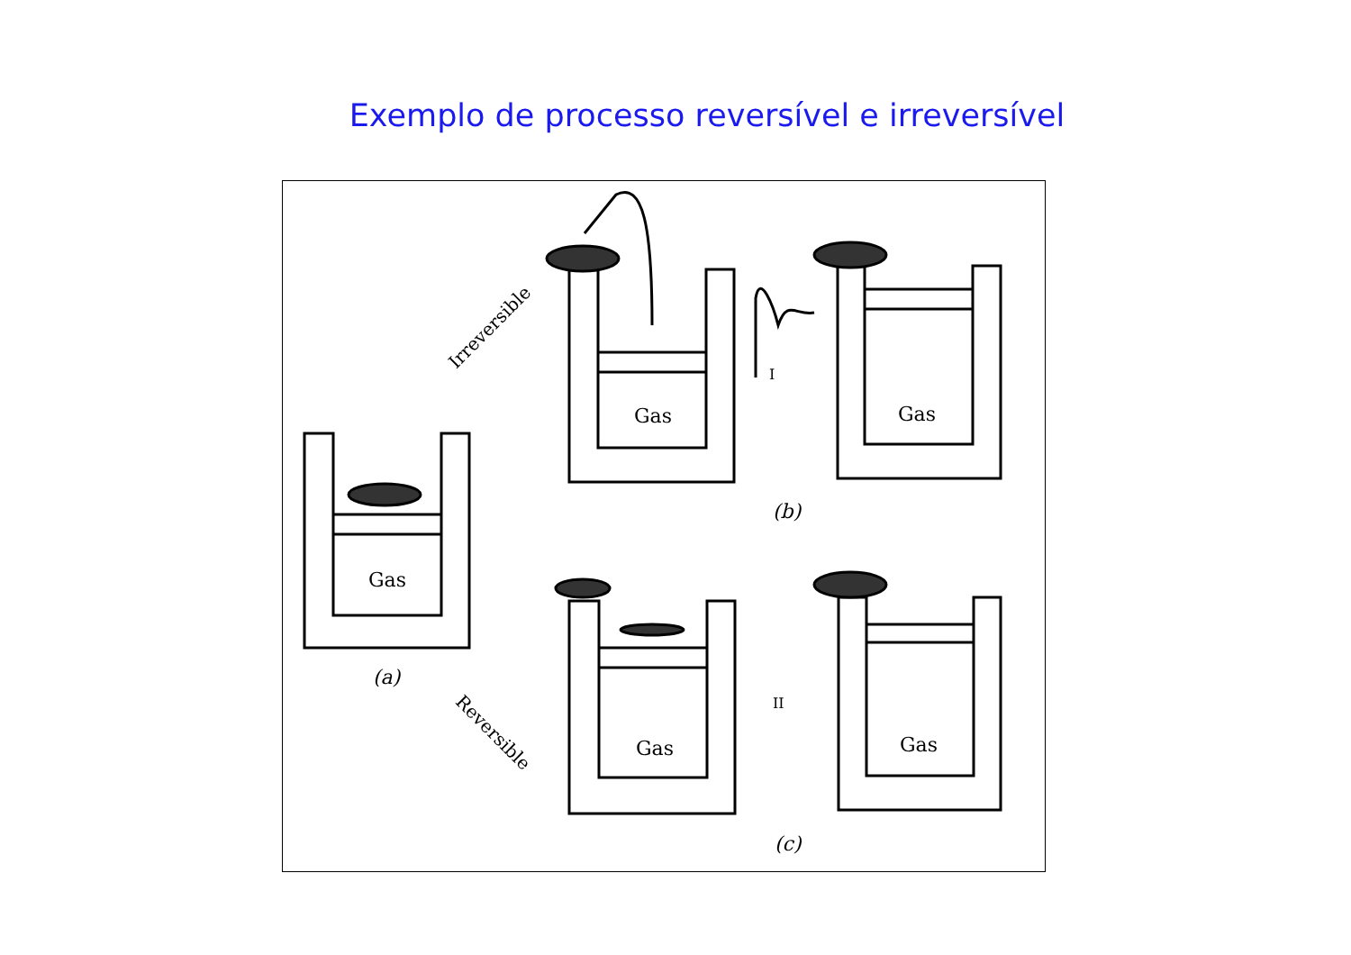Exemplo de processo reversível e irreversível
Gas
Gas Gas
Gas Gas
(a)
(b)
(c)
Irreversible
Reversible
I
II